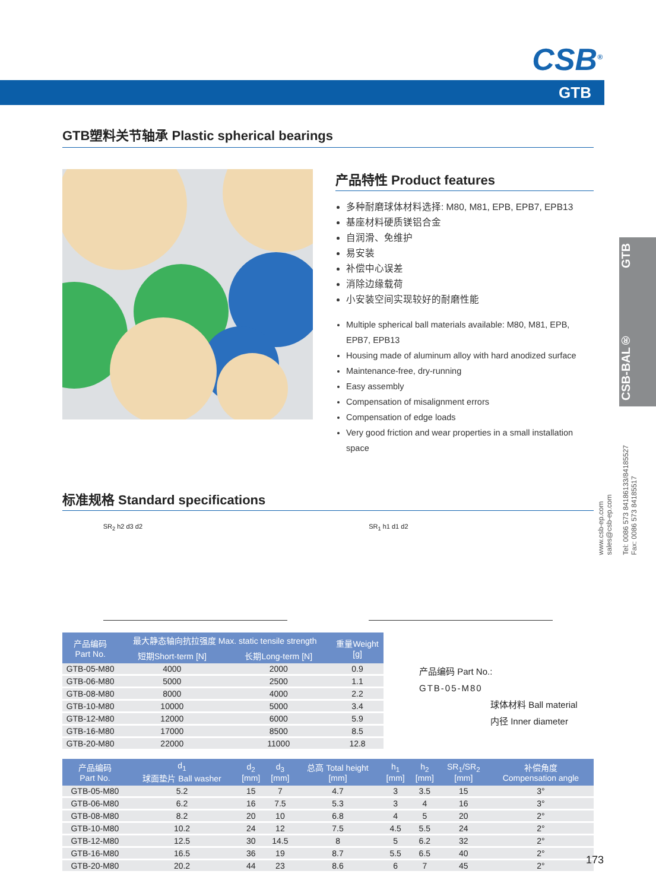CSB<sup>®</sup>
GTB
GTB塑料关节轴承 Plastic spherical bearings
产品特性 Product features
多种耐磨球体材料选择: M80, M81, EPB, EPB7, EPB13
基座材料硬质镁铝合金
自润滑、免维护
易安装
补偿中心误差
消除边缘载荷
小安装空间实现较好的耐磨性能
Multiple spherical ball materials available: M80, M81, EPB, EPB7, EPB13
Housing made of aluminum alloy with hard anodized surface
Maintenance-free, dry-running
Easy assembly
Compensation of misalignment errors
Compensation of edge loads
Very good friction and wear properties in a small installation space
标准规格 Standard specifications
SR<sub>2</sub> h2 d3 d2 SR<sub>1</sub> h1 d1 d2
| 产品编码 Part No. | 最大静态轴向抗拉强度 Max. static tensile strength | | 重量Weight [g] |
| --- | --- | --- | --- |
| | 短期Short-term [N] | 长期Long-term [N] | |
| GTB-05-M80 | 4000 | 2000 | 0.9 |
| GTB-06-M80 | 5000 | 2500 | 1.1 |
| GTB-08-M80 | 8000 | 4000 | 2.2 |
| GTB-10-M80 | 10000 | 5000 | 3.4 |
| GTB-12-M80 | 12000 | 6000 | 5.9 |
| GTB-16-M80 | 17000 | 8500 | 8.5 |
| GTB-20-M80 | 22000 | 11000 | 12.8 |
产品编码 Part No.:
GTB-05-M80
球体材料 Ball material
内径 Inner diameter
| 产品编码 Part No. | d<sub>1</sub> 球面垫片 Ball washer | d<sub>2</sub> [mm] | d<sub>3</sub> [mm] | 总高 Total height [mm] | h<sub>1</sub> [mm] | h<sub>2</sub> [mm] | SR<sub>1</sub>/SR<sub>2</sub> [mm] | 补偿角度 Compensation angle |
| --- | --- | --- | --- | --- | --- | --- | --- | --- |
| GTB-05-M80 | 5.2 | 15 | 7 | 4.7 | 3 | 3.5 | 15 | 3° |
| GTB-06-M80 | 6.2 | 16 | 7.5 | 5.3 | 3 | 4 | 16 | 3° |
| GTB-08-M80 | 8.2 | 20 | 10 | 6.8 | 4 | 5 | 20 | 2° |
| GTB-10-M80 | 10.2 | 24 | 12 | 7.5 | 4.5 | 5.5 | 24 | 2° |
| GTB-12-M80 | 12.5 | 30 | 14.5 | 8 | 5 | 6.2 | 32 | 2° |
| GTB-16-M80 | 16.5 | 36 | 19 | 8.7 | 5.5 | 6.5 | 40 | 2° |
| GTB-20-M80 | 20.2 | 44 | 23 | 8.6 | 6 | 7 | 45 | 2° |
CSB-BAL® GTB
www.csb-ep.com
sales@csb-ep.com
Tel: 0086 573 84186133/84185527
Fax: 0086 573 84185517
173